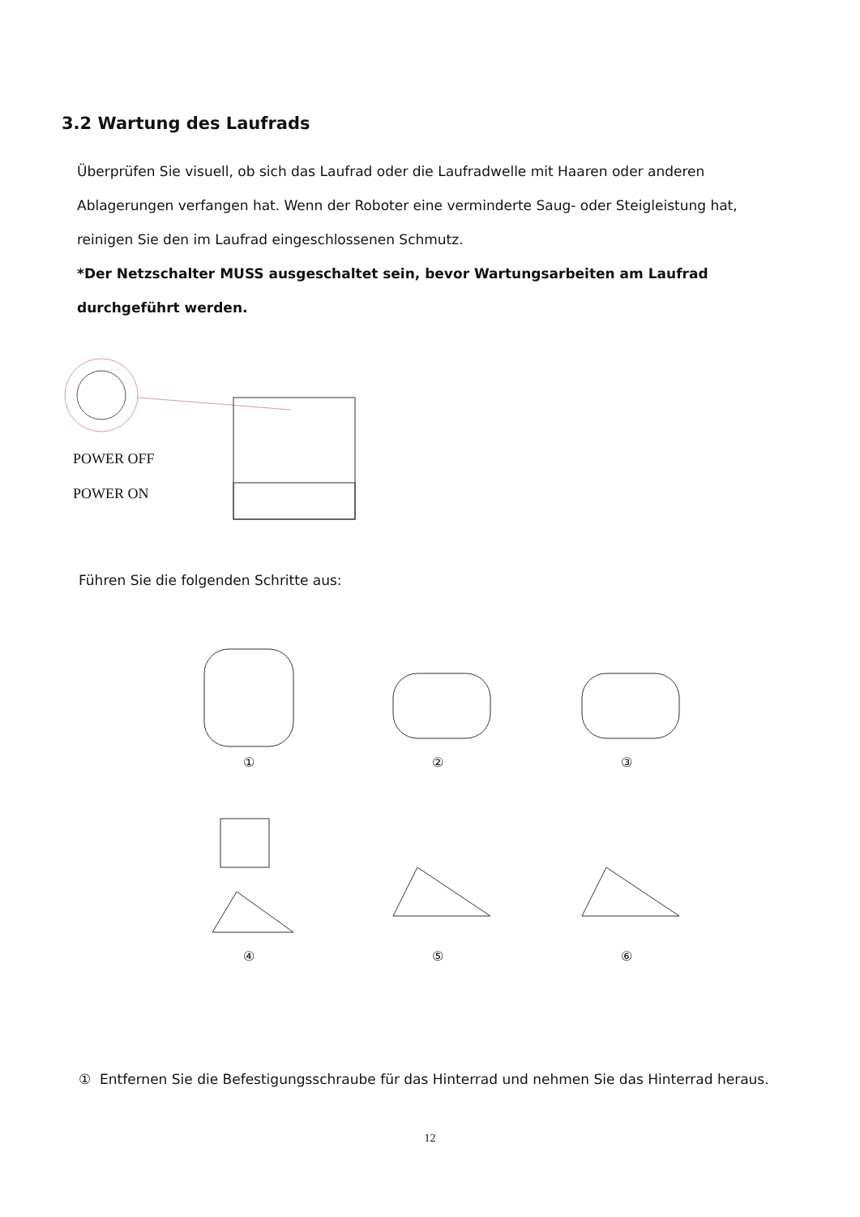3.2 Wartung des Laufrads
Überprüfen Sie visuell, ob sich das Laufrad oder die Laufradwelle mit Haaren oder anderen Ablagerungen verfangen hat. Wenn der Roboter eine verminderte Saug- oder Steigleistung hat, reinigen Sie den im Laufrad eingeschlossenen Schmutz.
*Der Netzschalter MUSS ausgeschaltet sein, bevor Wartungsarbeiten am Laufrad durchgeführt werden.
POWER OFF
POWER ON
Führen Sie die folgenden Schritte aus:
①
②
③
④
⑤
⑥
① Entfernen Sie die Befestigungsschraube für das Hinterrad und nehmen Sie das Hinterrad heraus.
12